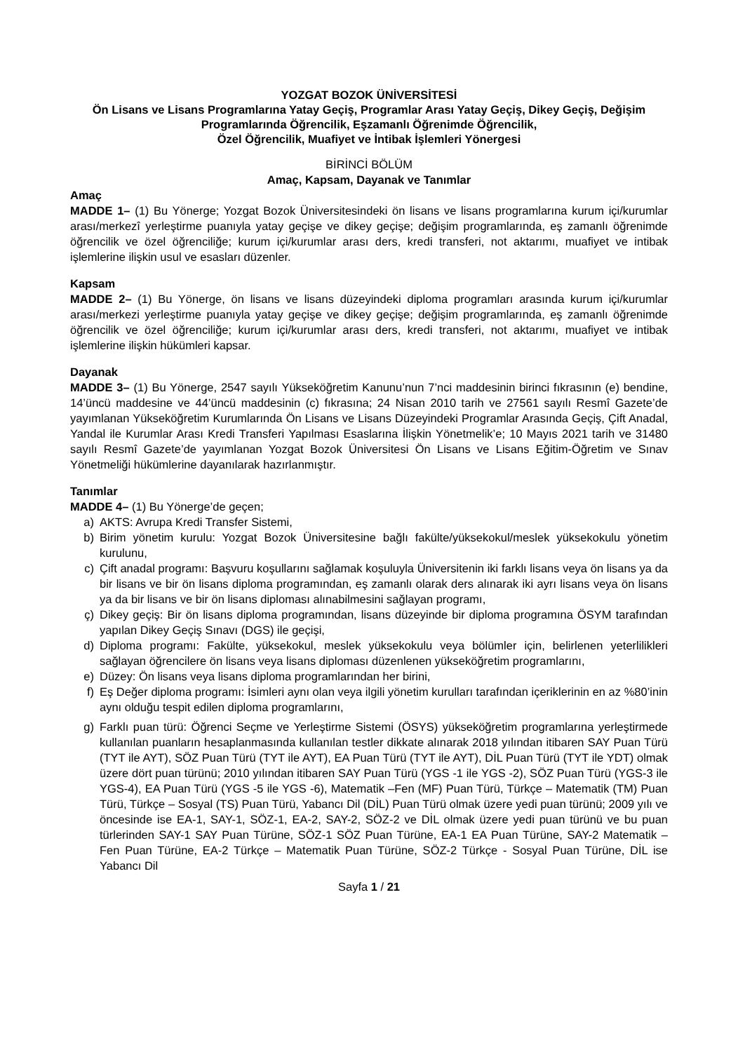YOZGAT BOZOK ÜNİVERSİTESİ
Ön Lisans ve Lisans Programlarına Yatay Geçiş, Programlar Arası Yatay Geçiş, Dikey Geçiş, Değişim Programlarında Öğrencilik, Eşzamanlı Öğrenimde Öğrencilik,
Özel Öğrencilik, Muafiyet ve İntibak İşlemleri Yönergesi
BİRİNCİ BÖLÜM
Amaç, Kapsam, Dayanak ve Tanımlar
Amaç
MADDE 1– (1) Bu Yönerge; Yozgat Bozok Üniversitesindeki ön lisans ve lisans programlarına kurum içi/kurumlar arası/merkezî yerleştirme puanıyla yatay geçişe ve dikey geçişe; değişim programlarında, eş zamanlı öğrenimde öğrencilik ve özel öğrenciliğe; kurum içi/kurumlar arası ders, kredi transferi, not aktarımı, muafiyet ve intibak işlemlerine ilişkin usul ve esasları düzenler.
Kapsam
MADDE 2– (1) Bu Yönerge, ön lisans ve lisans düzeyindeki diploma programları arasında kurum içi/kurumlar arası/merkezi yerleştirme puanıyla yatay geçişe ve dikey geçişe; değişim programlarında, eş zamanlı öğrenimde öğrencilik ve özel öğrenciliğe; kurum içi/kurumlar arası ders, kredi transferi, not aktarımı, muafiyet ve intibak işlemlerine ilişkin hükümleri kapsar.
Dayanak
MADDE 3– (1) Bu Yönerge, 2547 sayılı Yükseköğretim Kanunu’nun 7’nci maddesinin birinci fıkrasının (e) bendine, 14’üncü maddesine ve 44’üncü maddesinin (c) fıkrasına; 24 Nisan 2010 tarih ve 27561 sayılı Resmî Gazete’de yayımlanan Yükseköğretim Kurumlarında Ön Lisans ve Lisans Düzeyindeki Programlar Arasında Geçiş, Çift Anadal, Yandal ile Kurumlar Arası Kredi Transferi Yapılması Esaslarına İlişkin Yönetmelik’e; 10 Mayıs 2021 tarih ve 31480 sayılı Resmî Gazete’de yayımlanan Yozgat Bozok Üniversitesi Ön Lisans ve Lisans Eğitim-Öğretim ve Sınav Yönetmeliği hükümlerine dayanılarak hazırlanmıştır.
Tanımlar
MADDE 4– (1) Bu Yönerge’de geçen;
a) AKTS: Avrupa Kredi Transfer Sistemi,
b) Birim yönetim kurulu: Yozgat Bozok Üniversitesine bağlı fakülte/yüksekokul/meslek yüksekokulu yönetim kurulunu,
c) Çift anadal programı: Başvuru koşullarını sağlamak koşuluyla Üniversitenin iki farklı lisans veya ön lisans ya da bir lisans ve bir ön lisans diploma programından, eş zamanlı olarak ders alınarak iki ayrı lisans veya ön lisans ya da bir lisans ve bir ön lisans diploması alınabilmesini sağlayan programı,
ç) Dikey geçiş: Bir ön lisans diploma programından, lisans düzeyinde bir diploma programına ÖSYM tarafından yapılan Dikey Geçiş Sınavı (DGS) ile geçişi,
d) Diploma programı: Fakülte, yüksekokul, meslek yüksekokulu veya bölümler için, belirlenen yeterlilikleri sağlayan öğrencilere ön lisans veya lisans diploması düzenlenen yükseköğretim programlarını,
e) Düzey: Ön lisans veya lisans diploma programlarından her birini,
f) Eş Değer diploma programı: İsimleri aynı olan veya ilgili yönetim kurulları tarafından içeriklerinin en az %80’inin aynı olduğu tespit edilen diploma programlarını,
g) Farklı puan türü: Öğrenci Seçme ve Yerleştirme Sistemi (ÖSYS) yükseköğretim programlarına yerleştirmede kullanılan puanların hesaplanmasında kullanılan testler dikkate alınarak 2018 yılından itibaren SAY Puan Türü (TYT ile AYT), SÖZ Puan Türü (TYT ile AYT), EA Puan Türü (TYT ile AYT), DİL Puan Türü (TYT ile YDT) olmak üzere dört puan türünü; 2010 yılından itibaren SAY Puan Türü (YGS -1 ile YGS -2), SÖZ Puan Türü (YGS-3 ile YGS-4), EA Puan Türü (YGS -5 ile YGS -6), Matematik –Fen (MF) Puan Türü, Türkçe – Matematik (TM) Puan Türü, Türkçe – Sosyal (TS) Puan Türü, Yabancı Dil (DİL) Puan Türü olmak üzere yedi puan türünü; 2009 yılı ve öncesinde ise EA-1, SAY-1, SÖZ-1, EA-2, SAY-2, SÖZ-2 ve DİL olmak üzere yedi puan türünü ve bu puan türlerinden SAY-1 SAY Puan Türüne, SÖZ-1 SÖZ Puan Türüne, EA-1 EA Puan Türüne, SAY-2 Matematik – Fen Puan Türüne, EA-2 Türkçe – Matematik Puan Türüne, SÖZ-2 Türkçe - Sosyal Puan Türüne, DİL ise Yabancı Dil
Sayfa 1 / 21